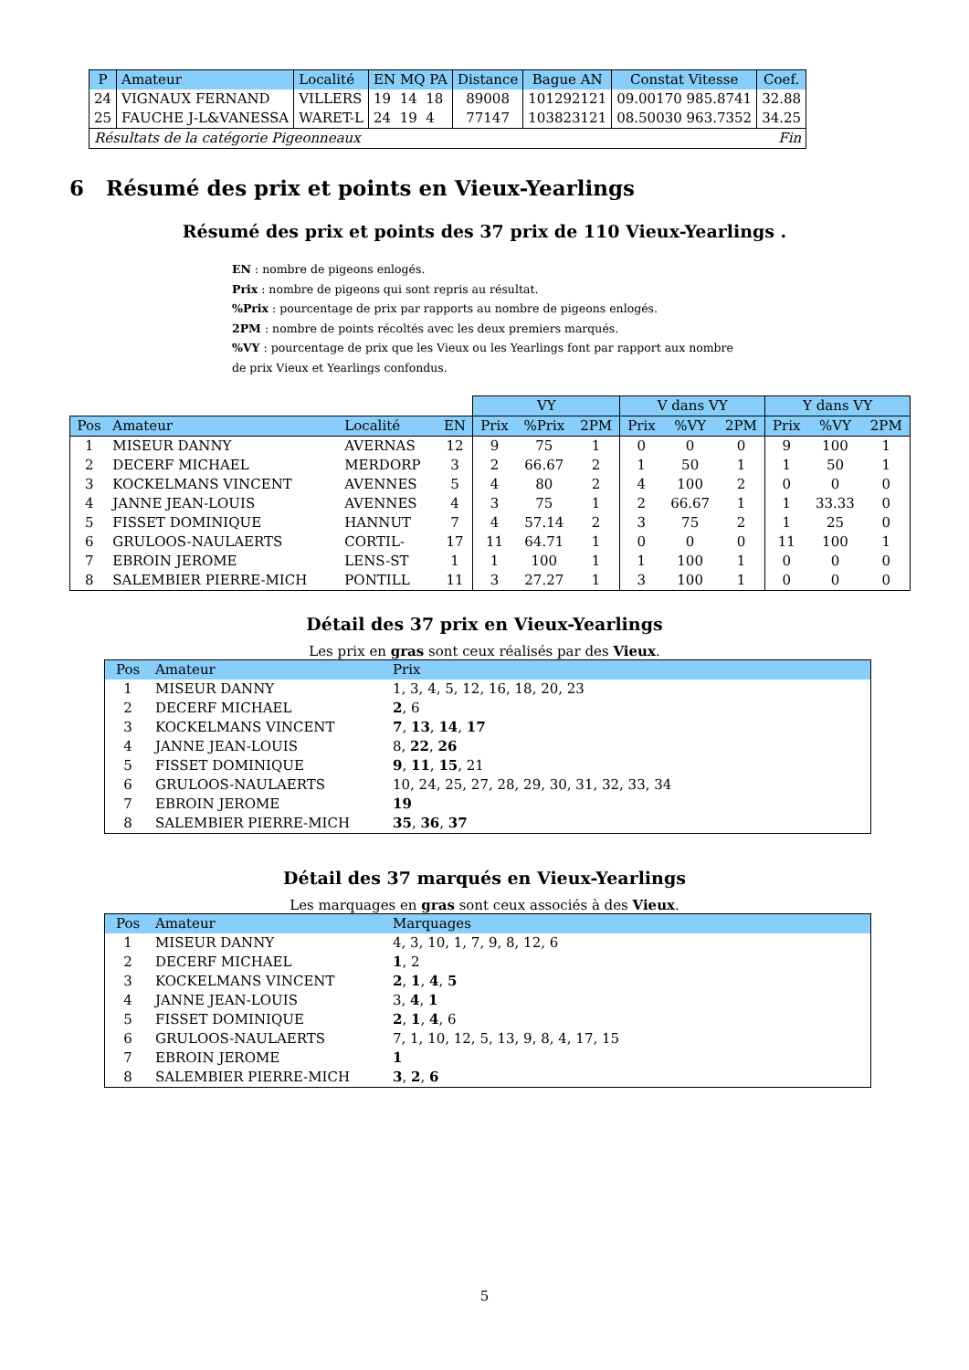| P | Amateur | Localité | EN MQ PA | Distance | Bague AN | Constat Vitesse | Coef. |
| --- | --- | --- | --- | --- | --- | --- | --- |
| 24 | VIGNAUX FERNAND | VILLERS | 19 14 18 | 89008 | 101292121 | 09.00170 985.8741 | 32.88 |
| 25 | FAUCHE J-L&VANESSA | WARET-L | 24 19 4 | 77147 | 103823121 | 08.50030 963.7352 | 34.25 |
| Résultats de la catégorie Pigeonneaux | | | | | | | Fin |
6 Résumé des prix et points en Vieux-Yearlings
Résumé des prix et points des 37 prix de 110 Vieux-Yearlings .
EN : nombre de pigeons enlogés.
Prix : nombre de pigeons qui sont repris au résultat.
%Prix : pourcentage de prix par rapports au nombre de pigeons enlogés.
2PM : nombre de points récoltés avec les deux premiers marqués.
%VY : pourcentage de prix que les Vieux ou les Yearlings font par rapport aux nombre de prix Vieux et Yearlings confondus.
| | | | | VY | | | V dans VY | | | Y dans VY | | |
| --- | --- | --- | --- | --- | --- | --- | --- | --- | --- | --- | --- | --- |
| Pos | Amateur | Localité | EN | Prix | %Prix | 2PM | Prix | %VY | 2PM | Prix | %VY | 2PM |
| 1 | MISEUR DANNY | AVERNAS | 12 | 9 | 75 | 1 | 0 | 0 | 0 | 9 | 100 | 1 |
| 2 | DECERF MICHAEL | MERDORP | 3 | 2 | 66.67 | 2 | 1 | 50 | 1 | 1 | 50 | 1 |
| 3 | KOCKELMANS VINCENT | AVENNES | 5 | 4 | 80 | 2 | 4 | 100 | 2 | 0 | 0 | 0 |
| 4 | JANNE JEAN-LOUIS | AVENNES | 4 | 3 | 75 | 1 | 2 | 66.67 | 1 | 1 | 33.33 | 0 |
| 5 | FISSET DOMINIQUE | HANNUT | 7 | 4 | 57.14 | 2 | 3 | 75 | 2 | 1 | 25 | 0 |
| 6 | GRULOOS-NAULAERTS | CORTIL- | 17 | 11 | 64.71 | 1 | 0 | 0 | 0 | 11 | 100 | 1 |
| 7 | EBROIN JEROME | LENS-ST | 1 | 1 | 100 | 1 | 1 | 100 | 1 | 0 | 0 | 0 |
| 8 | SALEMBIER PIERRE-MICH | PONTILL | 11 | 3 | 27.27 | 1 | 3 | 100 | 1 | 0 | 0 | 0 |
Détail des 37 prix en Vieux-Yearlings
Les prix en gras sont ceux réalisés par des Vieux.
| Pos | Amateur | Prix |
| --- | --- | --- |
| 1 | MISEUR DANNY | 1, 3, 4, 5, 12, 16, 18, 20, 23 |
| 2 | DECERF MICHAEL | 2 , 6 |
| 3 | KOCKELMANS VINCENT | 7 , 13 , 14 , 17 |
| 4 | JANNE JEAN-LOUIS | 8, 22 , 26 |
| 5 | FISSET DOMINIQUE | 9 , 11 , 15 , 21 |
| 6 | GRULOOS-NAULAERTS | 10, 24, 25, 27, 28, 29, 30, 31, 32, 33, 34 |
| 7 | EBROIN JEROME | 19 |
| 8 | SALEMBIER PIERRE-MICH | 35 , 36 , 37 |
Détail des 37 marqués en Vieux-Yearlings
Les marquages en gras sont ceux associés à des Vieux.
| Pos | Amateur | Marquages |
| --- | --- | --- |
| 1 | MISEUR DANNY | 4, 3, 10, 1, 7, 9, 8, 12, 6 |
| 2 | DECERF MICHAEL | 1 , 2 |
| 3 | KOCKELMANS VINCENT | 2 , 1 , 4 , 5 |
| 4 | JANNE JEAN-LOUIS | 3, 4 , 1 |
| 5 | FISSET DOMINIQUE | 2 , 1 , 4 , 6 |
| 6 | GRULOOS-NAULAERTS | 7, 1, 10, 12, 5, 13, 9, 8, 4, 17, 15 |
| 7 | EBROIN JEROME | 1 |
| 8 | SALEMBIER PIERRE-MICH | 3 , 2 , 6 |
5